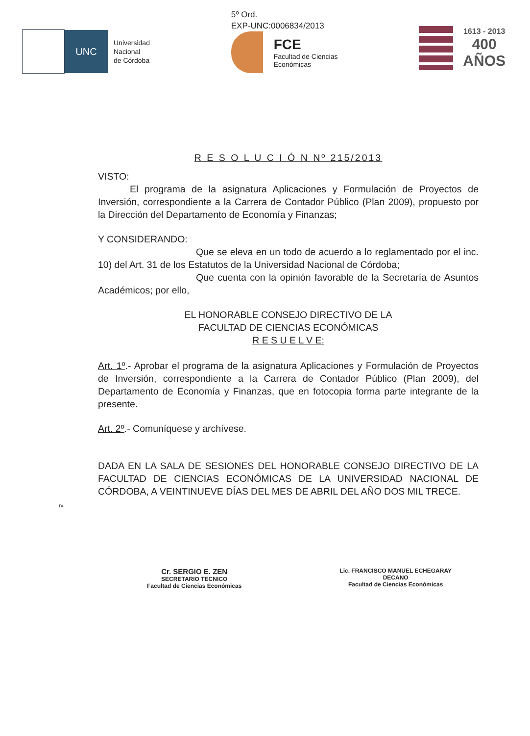UNC
Universidad
Nacional
de Córdoba
5º Ord.
EXP-UNC:0006834/2013
FCE
Facultad de Ciencias
Económicas
1613 - 2013
400
AÑOS
R E S O L U C I Ó N Nº 215/2013
VISTO:
El programa de la asignatura Aplicaciones y Formulación de Proyectos de Inversión, correspondiente a la Carrera de Contador Público (Plan 2009), propuesto por la Dirección del Departamento de Economía y Finanzas;
Y CONSIDERANDO:
Que se eleva en un todo de acuerdo a lo reglamentado por el inc. 10) del Art. 31 de los Estatutos de la Universidad Nacional de Córdoba;
Que cuenta con la opinión favorable de la Secretaría de Asuntos Académicos; por ello,
EL HONORABLE CONSEJO DIRECTIVO DE LA
FACULTAD DE CIENCIAS ECONÓMICAS
R E S U E L V E:
Art. 1º.- Aprobar el programa de la asignatura Aplicaciones y Formulación de Proyectos de Inversión, correspondiente a la Carrera de Contador Público (Plan 2009), del Departamento de Economía y Finanzas, que en fotocopia forma parte integrante de la presente.
Art. 2º.- Comuníquese y archívese.
DADA EN LA SALA DE SESIONES DEL HONORABLE CONSEJO DIRECTIVO DE LA FACULTAD DE CIENCIAS ECONÓMICAS DE LA UNIVERSIDAD NACIONAL DE CÓRDOBA, A VEINTINUEVE DÍAS DEL MES DE ABRIL DEL AÑO DOS MIL TRECE.
rv
Cr. SERGIO E. ZEN
SECRETARIO TECNICO
Facultad de Ciencias Económicas
Lic. FRANCISCO MANUEL ECHEGARAY
DECANO
Facultad de Ciencias Económicas